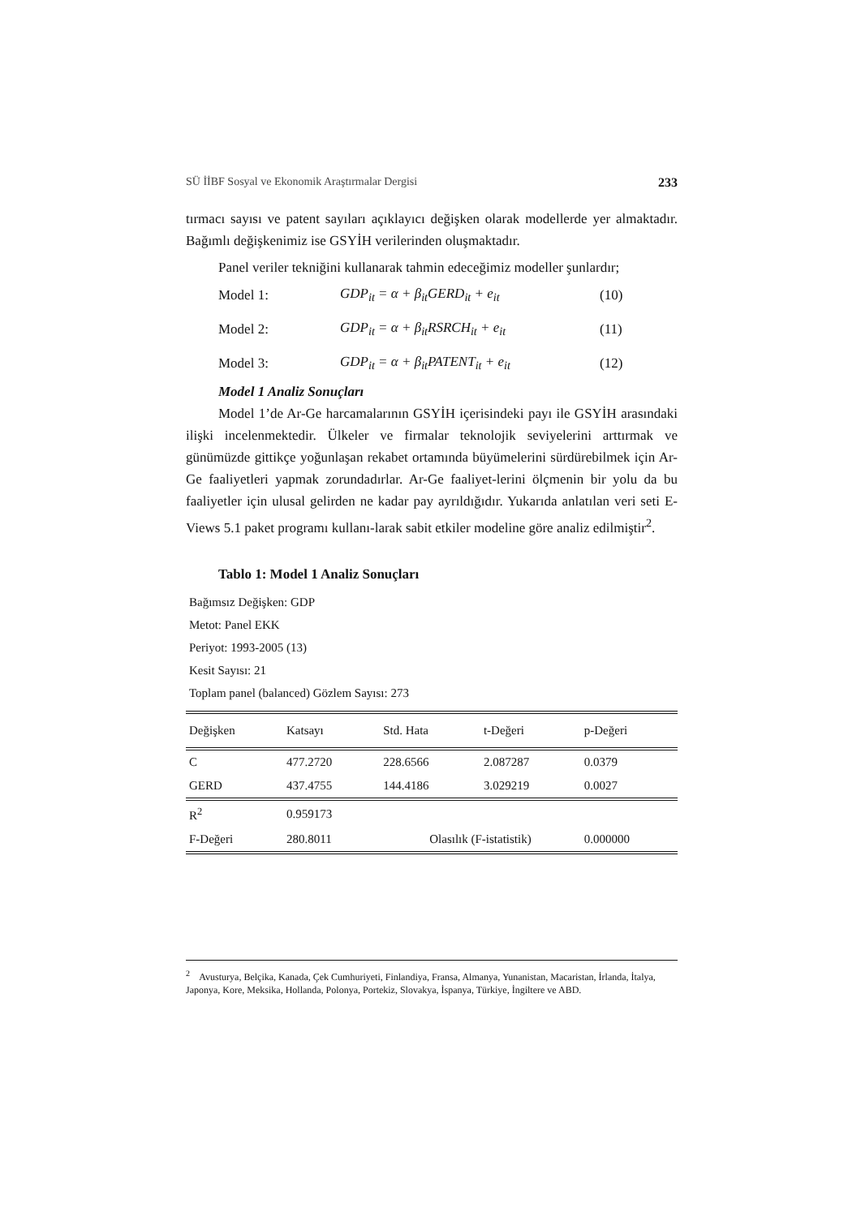SÜ İİBF Sosyal ve Ekonomik Araştırmalar Dergisi 233
tırmacı sayısı ve patent sayıları açıklayıcı değişken olarak modellerde yer almaktadır. Bağımlı değişkenimiz ise GSYİH verilerinden oluşmaktadır.
Panel veriler tekniğini kullanarak tahmin edeceğimiz modeller şunlardır;
Model 1: GDP<sub>it</sub> = α + β<sub>it</sub>GERD<sub>it</sub> + e<sub>it</sub> (10)
Model 2: GDP<sub>it</sub> = α + β<sub>it</sub>RSRCH<sub>it</sub> + e<sub>it</sub> (11)
Model 3: GDP<sub>it</sub> = α + β<sub>it</sub>PATENT<sub>it</sub> + e<sub>it</sub> (12)
Model 1 Analiz Sonuçları
Model 1’de Ar-Ge harcamalarının GSYİH içerisindeki payı ile GSYİH arasındaki ilişki incelenmektedir. Ülkeler ve firmalar teknolojik seviyelerini arttırmak ve günümüzde gittikçe yoğunlaşan rekabet ortamında büyümelerini sürdürebilmek için Ar-Ge faaliyetleri yapmak zorundadırlar. Ar-Ge faaliyet-lerini ölçmenin bir yolu da bu faaliyetler için ulusal gelirden ne kadar pay ayrıldığıdır. Yukarıda anlatılan veri seti E-Views 5.1 paket programı kullanı-larak sabit etkiler modeline göre analiz edilmiştir<sup>2</sup>.
Tablo 1: Model 1 Analiz Sonuçları
Bağımsız Değişken: GDP
Metot: Panel EKK
Periyot: 1993-2005 (13)
Kesit Sayısı: 21
Toplam panel (balanced) Gözlem Sayısı: 273
| Değişken | Katsayı | Std. Hata | t-Değeri | p-Değeri |
| --- | --- | --- | --- | --- |
| C | 477.2720 | 228.6566 | 2.087287 | 0.0379 |
| GERD | 437.4755 | 144.4186 | 3.029219 | 0.0027 |
| R<sup>2</sup> | 0.959173 | | | |
| F-Değeri | 280.8011 | Olasılık (F-istatistik) | | 0.000000 |
<sup>2</sup> Avusturya, Belçika, Kanada, Çek Cumhuriyeti, Finlandiya, Fransa, Almanya, Yunanistan, Macaristan, İrlanda, İtalya, Japonya, Kore, Meksika, Hollanda, Polonya, Portekiz, Slovakya, İspanya, Türkiye, İngiltere ve ABD.